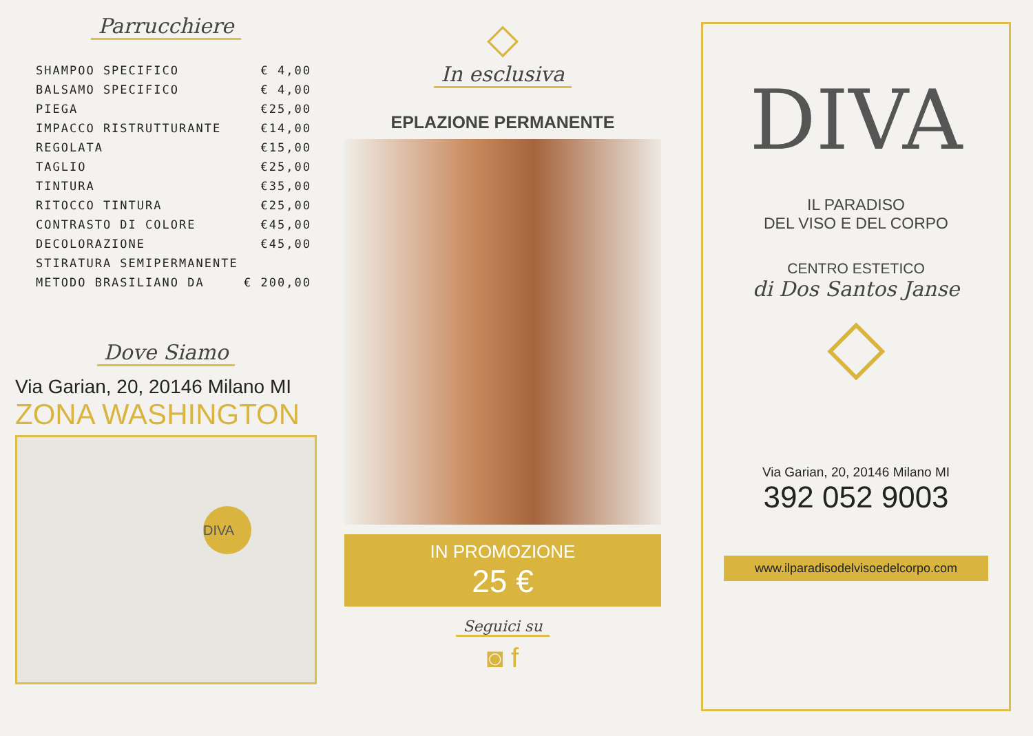Parrucchiere
| SHAMPOO SPECIFICO | € 4,00 |
| BALSAMO SPECIFICO | € 4,00 |
| PIEGA | €25,00 |
| IMPACCO RISTRUTTURANTE | €14,00 |
| REGOLATA | €15,00 |
| TAGLIO | €25,00 |
| TINTURA | €35,00 |
| RITOCCO TINTURA | €25,00 |
| CONTRASTO DI COLORE | €45,00 |
| DECOLORAZIONE | €45,00 |
| STIRATURA SEMIPERMANENTE | |
| METODO BRASILIANO DA | € 200,00 |
Dove Siamo
Via Garian, 20, 20146 Milano MI
ZONA WASHINGTON
DIVA
◇
In esclusiva
EPLAZIONE PERMANENTE
IN PROMOZIONE
25 €
Seguici su
◙ f
DIVA
IL PARADISO
DEL VISO E DEL CORPO
CENTRO ESTETICO
di Dos Santos Janse
◇
Via Garian, 20, 20146 Milano MI
392 052 9003
www.ilparadisodelvisoedelcorpo.com